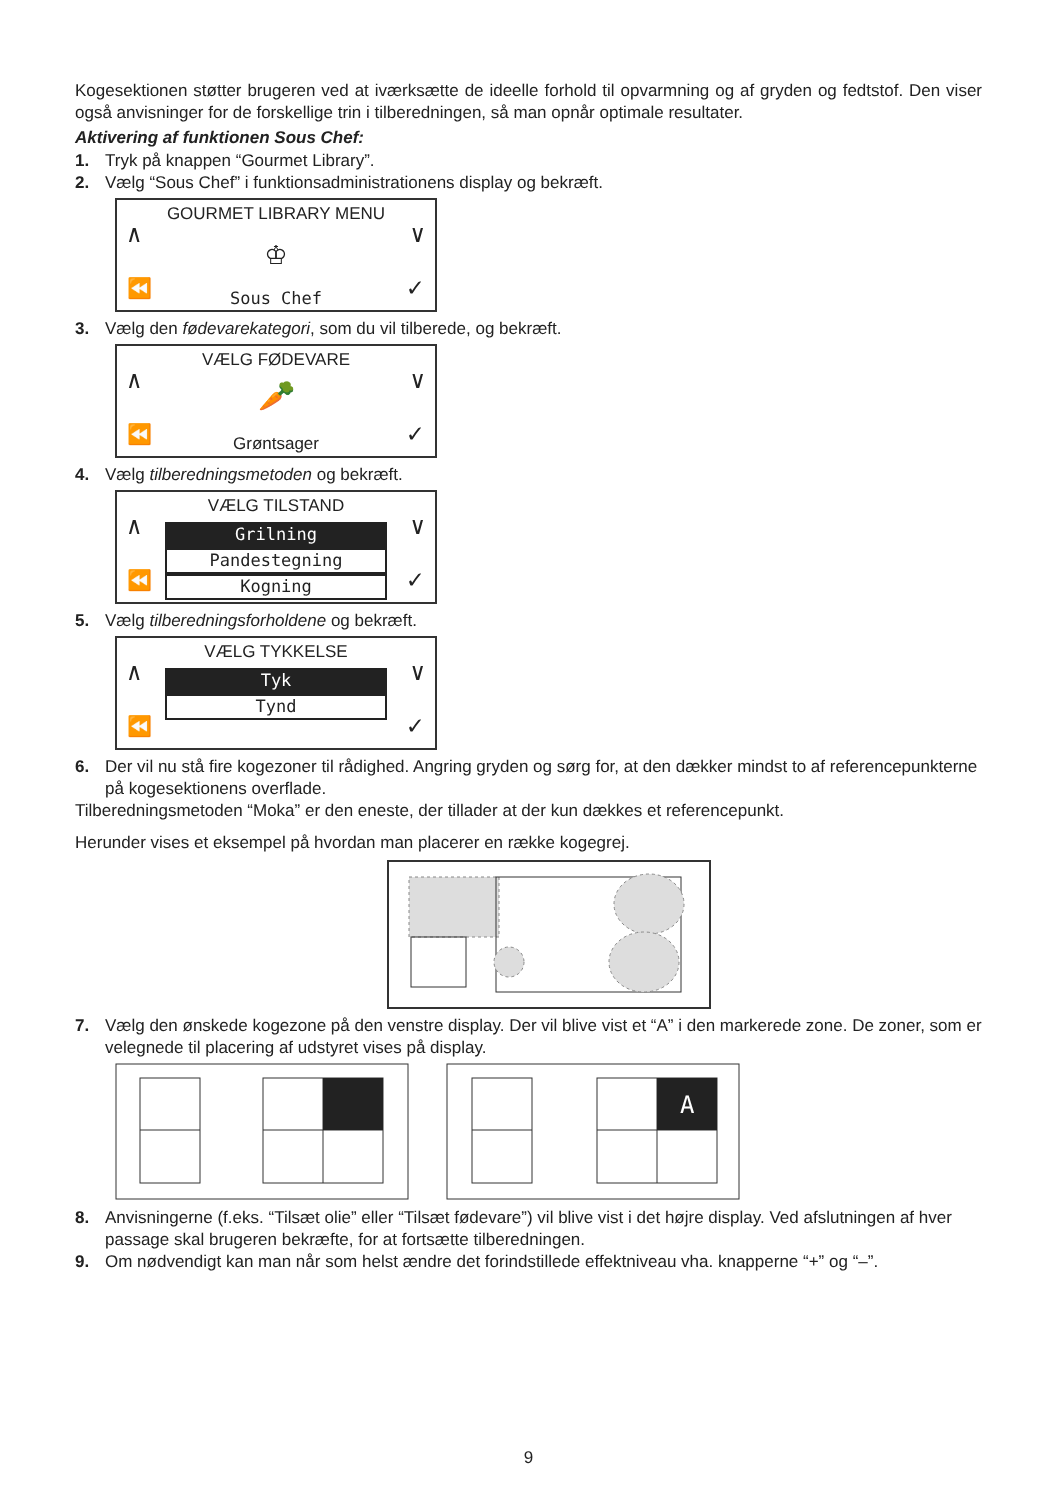Kogesektionen støtter brugeren ved at iværksætte de ideelle forhold til opvarmning og af gryden og fedtstof. Den viser også anvisninger for de forskellige trin i tilberedningen, så man opnår optimale resultater.
Aktivering af funktionen Sous Chef:
1. Tryk på knappen “Gourmet Library”.
2. Vælg “Sous Chef” i funktionsadministrationens display og bekræft.
GOURMET LIBRARY MENU
∧ ∨
♔
⏪ ✓ Sous Chef
3. Vælg den fødevarekategori, som du vil tilberede, og bekræft.
VÆLG FØDEVARE
∧ ∨
🥕
⏪ ✓ Grøntsager
4. Vælg tilberedningsmetoden og bekræft.
VÆLG TILSTAND
∧ ∨
Grilning
Pandestegning
Kogning
⏪ ✓
5. Vælg tilberedningsforholdene og bekræft.
VÆLG TYKKELSE
∧ ∨
Tyk
Tynd
⏪ ✓
6. Der vil nu stå fire kogezoner til rådighed. Angring gryden og sørg for, at den dækker mindst to af referencepunkterne på kogesektionens overflade.
Tilberedningsmetoden “Moka” er den eneste, der tillader at der kun dækkes et referencepunkt.
Herunder vises et eksempel på hvordan man placerer en række kogegrej.
7. Vælg den ønskede kogezone på den venstre display. Der vil blive vist et “A” i den markerede zone. De zoner, som er velegnede til placering af udstyret vises på display.
A
8. Anvisningerne (f.eks. “Tilsæt olie” eller “Tilsæt fødevare”) vil blive vist i det højre display. Ved afslutningen af hver passage skal brugeren bekræfte, for at fortsætte tilberedningen.
9. Om nødvendigt kan man når som helst ændre det forindstillede effektniveau vha. knapperne “+” og “–”.
9